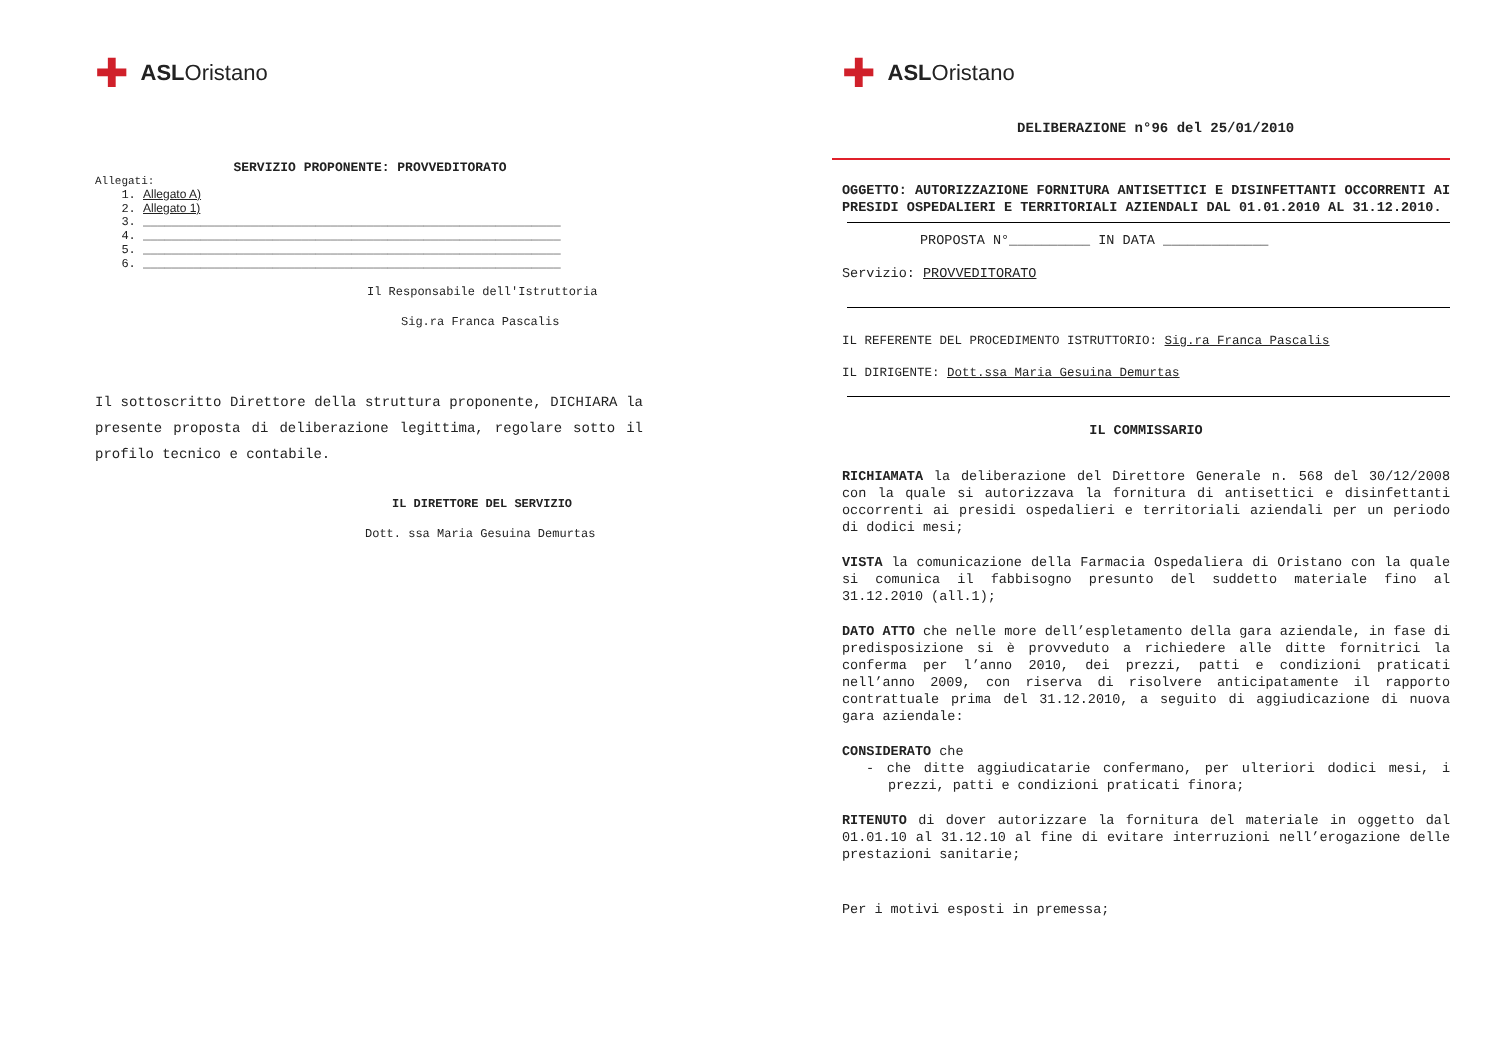✚ ASL Oristano
SERVIZIO PROPONENTE: PROVVEDITORATO
Allegati:
1. Allegato A)
2. Allegato 1)
3. __________________________________________________________
4. __________________________________________________________
5. __________________________________________________________
6. __________________________________________________________
Il Responsabile dell'Istruttoria
Sig.ra Franca Pascalis
Il sottoscritto Direttore della struttura proponente, DICHIARA la presente proposta di deliberazione legittima, regolare sotto il profilo tecnico e contabile.
IL DIRETTORE DEL SERVIZIO
Dott. ssa Maria Gesuina Demurtas
✚ ASL Oristano
DELIBERAZIONE n°96 del 25/01/2010
OGGETTO: AUTORIZZAZIONE FORNITURA ANTISETTICI E DISINFETTANTI OCCORRENTI AI PRESIDI OSPEDALIERI E TERRITORIALI AZIENDALI DAL 01.01.2010 AL 31.12.2010.
PROPOSTA N°__________ IN DATA _____________
Servizio: PROVVEDITORATO
IL REFERENTE DEL PROCEDIMENTO ISTRUTTORIO: Sig.ra Franca Pascalis
IL DIRIGENTE: Dott.ssa Maria Gesuina Demurtas
IL COMMISSARIO
RICHIAMATA la deliberazione del Direttore Generale n. 568 del 30/12/2008 con la quale si autorizzava la fornitura di antisettici e disinfettanti occorrenti ai presidi ospedalieri e territoriali aziendali per un periodo di dodici mesi;
VISTA la comunicazione della Farmacia Ospedaliera di Oristano con la quale si comunica il fabbisogno presunto del suddetto materiale fino al 31.12.2010 (all.1);
DATO ATTO che nelle more dell’espletamento della gara aziendale, in fase di predisposizione si è provveduto a richiedere alle ditte fornitrici la conferma per l’anno 2010, dei prezzi, patti e condizioni praticati nell’anno 2009, con riserva di risolvere anticipatamente il rapporto contrattuale prima del 31.12.2010, a seguito di aggiudicazione di nuova gara aziendale:
CONSIDERATO che
- che ditte aggiudicatarie confermano, per ulteriori dodici mesi, i prezzi, patti e condizioni praticati finora;
RITENUTO di dover autorizzare la fornitura del materiale in oggetto dal 01.01.10 al 31.12.10 al fine di evitare interruzioni nell’erogazione delle prestazioni sanitarie;
Per i motivi esposti in premessa;